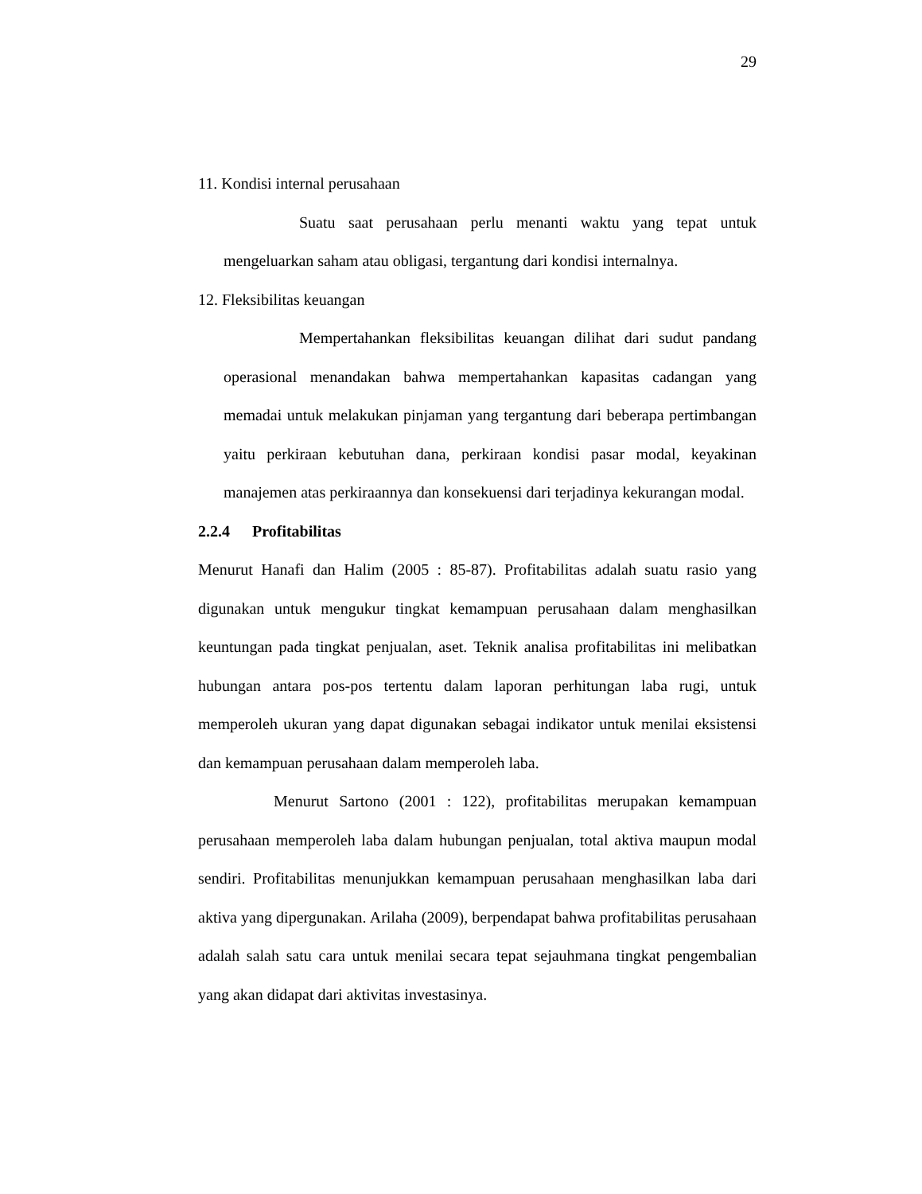29
11. Kondisi internal perusahaan
Suatu saat perusahaan perlu menanti waktu yang tepat untuk mengeluarkan saham atau obligasi, tergantung dari kondisi internalnya.
12. Fleksibilitas keuangan
Mempertahankan fleksibilitas keuangan dilihat dari sudut pandang operasional menandakan bahwa mempertahankan kapasitas cadangan yang memadai untuk melakukan pinjaman yang tergantung dari beberapa pertimbangan yaitu perkiraan kebutuhan dana, perkiraan kondisi pasar modal, keyakinan manajemen atas perkiraannya dan konsekuensi dari terjadinya kekurangan modal.
2.2.4 Profitabilitas
Menurut Hanafi dan Halim (2005 : 85-87). Profitabilitas adalah suatu rasio yang digunakan untuk mengukur tingkat kemampuan perusahaan dalam menghasilkan keuntungan pada tingkat penjualan, aset. Teknik analisa profitabilitas ini melibatkan hubungan antara pos-pos tertentu dalam laporan perhitungan laba rugi, untuk memperoleh ukuran yang dapat digunakan sebagai indikator untuk menilai eksistensi dan kemampuan perusahaan dalam memperoleh laba.
Menurut Sartono (2001 : 122), profitabilitas merupakan kemampuan perusahaan memperoleh laba dalam hubungan penjualan, total aktiva maupun modal sendiri. Profitabilitas menunjukkan kemampuan perusahaan menghasilkan laba dari aktiva yang dipergunakan. Arilaha (2009), berpendapat bahwa profitabilitas perusahaan adalah salah satu cara untuk menilai secara tepat sejauhmana tingkat pengembalian yang akan didapat dari aktivitas investasinya.